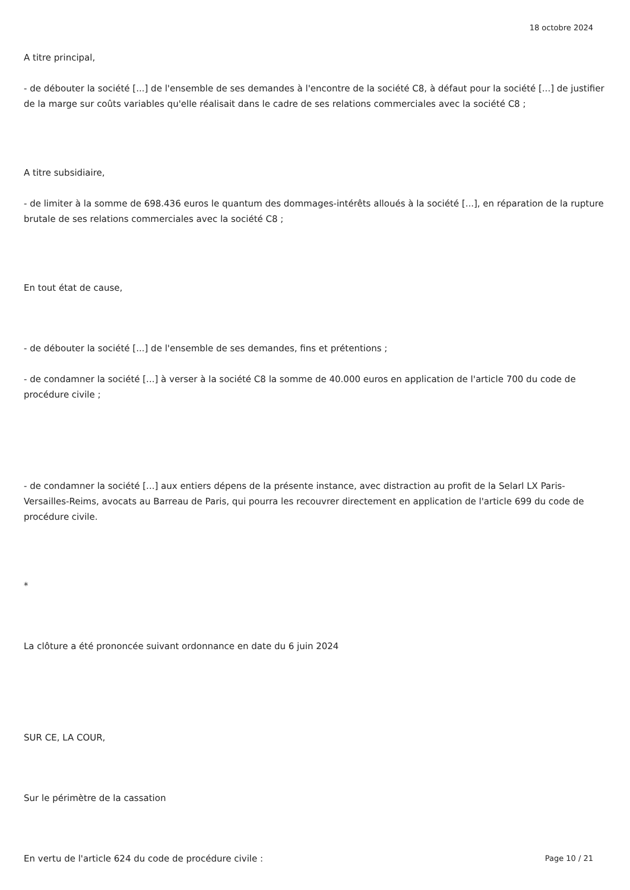18 octobre 2024
A titre principal,
- de débouter la société [...] de l'ensemble de ses demandes à l'encontre de la société C8, à défaut pour la société [...] de justifier de la marge sur coûts variables qu'elle réalisait dans le cadre de ses relations commerciales avec la société C8 ;
A titre subsidiaire,
- de limiter à la somme de 698.436 euros le quantum des dommages-intérêts alloués à la société [...], en réparation de la rupture brutale de ses relations commerciales avec la société C8 ;
En tout état de cause,
- de débouter la société [...] de l'ensemble de ses demandes, fins et prétentions ;
- de condamner la société [...] à verser à la société C8 la somme de 40.000 euros en application de l'article 700 du code de procédure civile ;
- de condamner la société [...] aux entiers dépens de la présente instance, avec distraction au profit de la Selarl LX Paris-Versailles-Reims, avocats au Barreau de Paris, qui pourra les recouvrer directement en application de l'article 699 du code de procédure civile.
*
La clôture a été prononcée suivant ordonnance en date du 6 juin 2024
SUR CE, LA COUR,
Sur le périmètre de la cassation
En vertu de l'article 624 du code de procédure civile :
Page 10 / 21